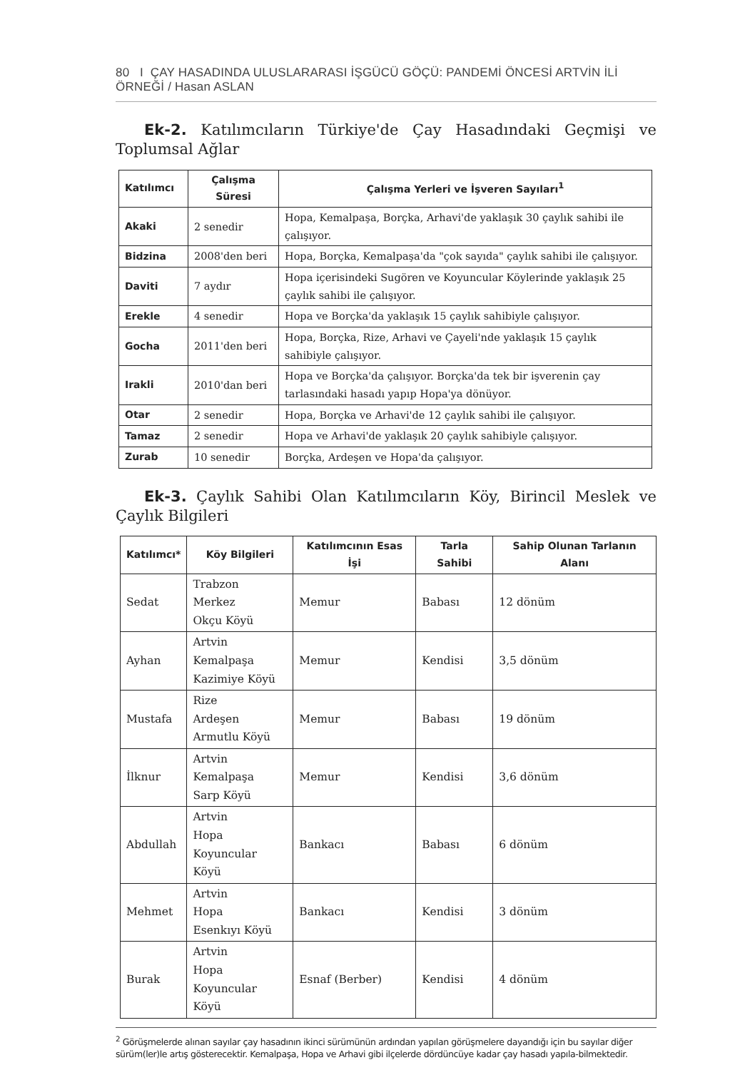80 I ÇAY HASADINDA ULUSLARARASI İŞGÜCÜ GÖÇÜ: PANDEMİ ÖNCESİ ARTVİN İLİ ÖRNEĞİ / Hasan ASLAN
Ek-2. Katılımcıların Türkiye'de Çay Hasadındaki Geçmişi ve Toplumsal Ağlar
| Katılımcı | Çalışma Süresi | Çalışma Yerleri ve İşveren Sayıları<sup>1</sup> |
| --- | --- | --- |
| Akaki | 2 senedir | Hopa, Kemalpaşa, Borçka, Arhavi'de yaklaşık 30 çaylık sahibi ile çalışıyor. |
| Bidzina | 2008'den beri | Hopa, Borçka, Kemalpaşa'da "çok sayıda" çaylık sahibi ile çalışıyor. |
| Daviti | 7 aydır | Hopa içerisindeki Sugören ve Koyuncular Köylerinde yaklaşık 25 çaylık sahibi ile çalışıyor. |
| Erekle | 4 senedir | Hopa ve Borçka'da yaklaşık 15 çaylık sahibiyle çalışıyor. |
| Gocha | 2011'den beri | Hopa, Borçka, Rize, Arhavi ve Çayeli'nde yaklaşık 15 çaylık sahibiyle çalışıyor. |
| Irakli | 2010'dan beri | Hopa ve Borçka'da çalışıyor. Borçka'da tek bir işverenin çay tarlasındaki hasadı yapıp Hopa'ya dönüyor. |
| Otar | 2 senedir | Hopa, Borçka ve Arhavi'de 12 çaylık sahibi ile çalışıyor. |
| Tamaz | 2 senedir | Hopa ve Arhavi'de yaklaşık 20 çaylık sahibiyle çalışıyor. |
| Zurab | 10 senedir | Borçka, Ardeşen ve Hopa'da çalışıyor. |
Ek-3. Çaylık Sahibi Olan Katılımcıların Köy, Birincil Meslek ve Çaylık Bilgileri
| Katılımcı* | Köy Bilgileri | Katılımcının Esas İşi | Tarla Sahibi | Sahip Olunan Tarlanın Alanı |
| --- | --- | --- | --- | --- |
| Sedat | Trabzon Merkez Okçu Köyü | Memur | Babası | 12 dönüm |
| Ayhan | Artvin Kemalpaşa Kazimiye Köyü | Memur | Kendisi | 3,5 dönüm |
| Mustafa | Rize Ardeşen Armutlu Köyü | Memur | Babası | 19 dönüm |
| İlknur | Artvin Kemalpaşa Sarp Köyü | Memur | Kendisi | 3,6 dönüm |
| Abdullah | Artvin Hopa Koyuncular Köyü | Bankacı | Babası | 6 dönüm |
| Mehmet | Artvin Hopa Esenkıyı Köyü | Bankacı | Kendisi | 3 dönüm |
| Burak | Artvin Hopa Koyuncular Köyü | Esnaf (Berber) | Kendisi | 4 dönüm |
<sup>2</sup> Görüşmelerde alınan sayılar çay hasadının ikinci sürümünün ardından yapılan görüşmelere dayandığı için bu sayılar diğer sürüm(ler)le artış gösterecektir. Kemalpaşa, Hopa ve Arhavi gibi ilçelerde dördüncüye kadar çay hasadı yapıla-bilmektedir.